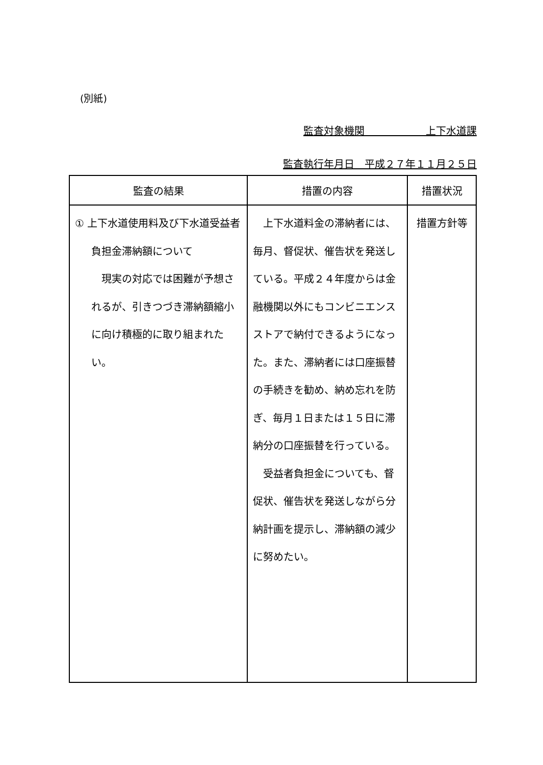(別紙)
監査対象機関      上下水道課
監査執行年月日　平成２７年１１月２５日
| 監査の結果 | 措置の内容 | 措置状況 |
| --- | --- | --- |
| ① 上下水道使用料及び下水道受益者負担金滞納額について 現実の対応では困難が予想されるが、引きつづき滞納額縮小に向け積極的に取り組まれたい。 | 上下水道料金の滞納者には、毎月、督促状、催告状を発送している。平成２４年度からは金融機関以外にもコンビニエンスストアで納付できるようになった。また、滞納者には口座振替の手続きを勧め、納め忘れを防ぎ、毎月１日または１５日に滞納分の口座振替を行っている。 受益者負担金についても、督促状、催告状を発送しながら分納計画を提示し、滞納額の減少に努めたい。 | 措置方針等 |